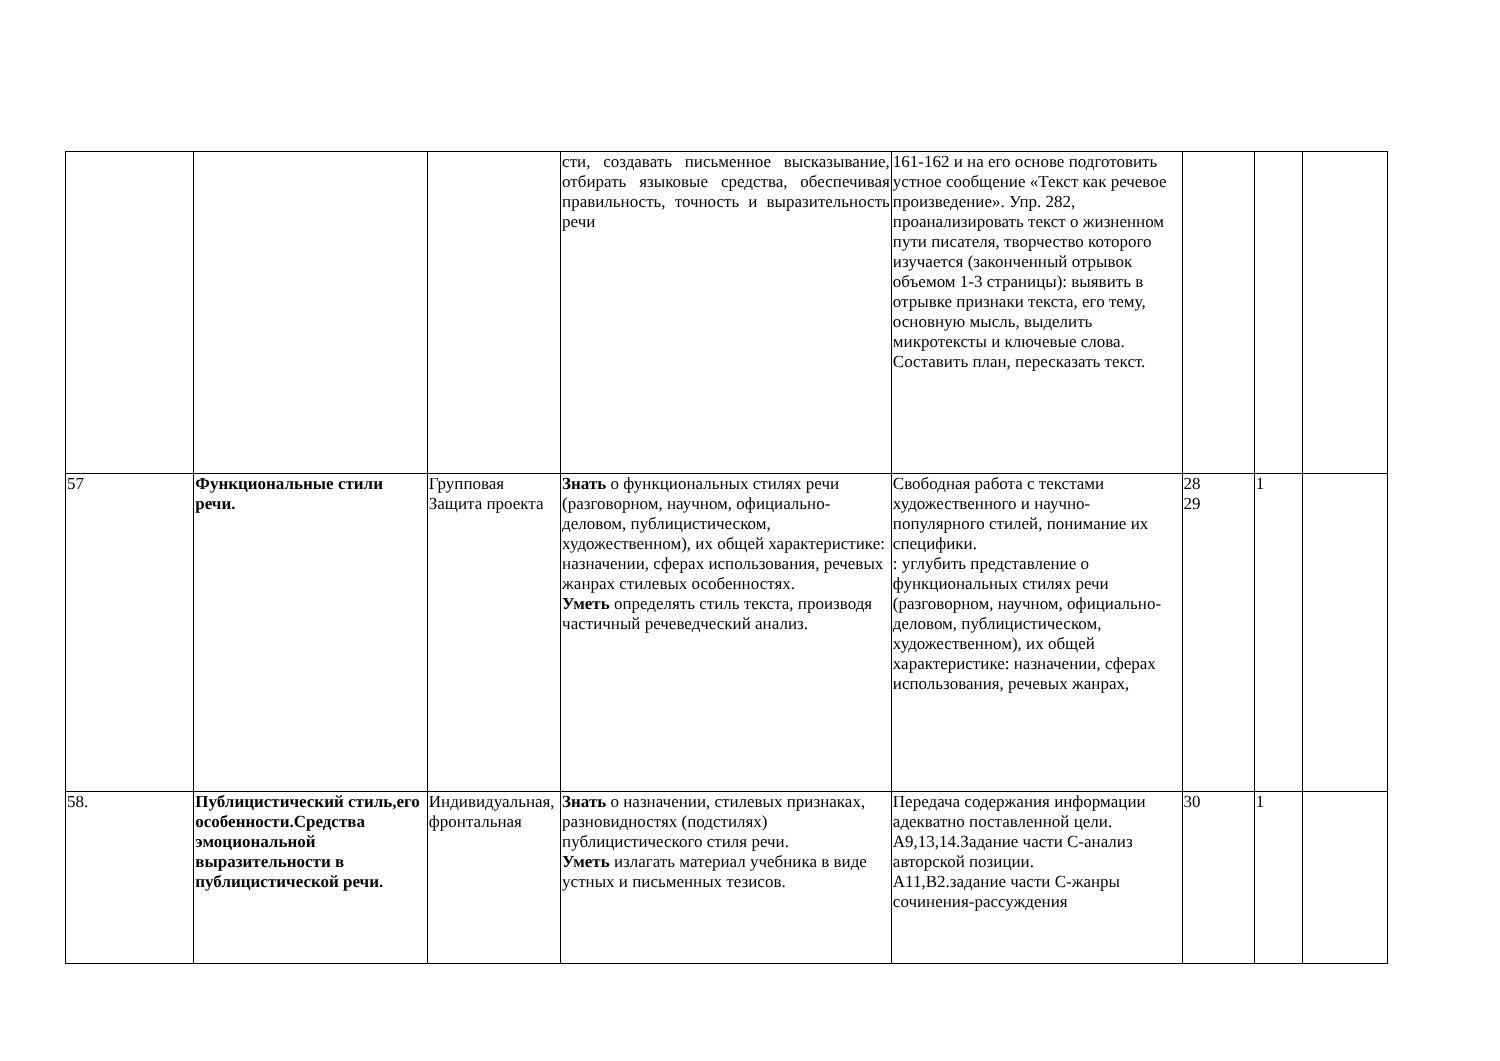| | | | сти, создавать письменное высказывание, отбирать языковые средства, обеспечивая правильность, точность и выразительность речи | 161-162 и на его основе подготовить устное сообщение «Текст как речевое произведение». Упр. 282, проанализировать текст о жизненном пути писателя, творчество которого изучается (законченный отрывок объемом 1-3 страницы): выявить в отрывке признаки текста, его тему, основную мысль, выделить микротексты и ключевые слова. Составить план, пересказать текст. | | | |
| 57 | Функциональные стили речи. | Групповая Защита проекта | Знать о функциональных стилях речи (разговорном, научном, официально-деловом, публицистическом, художественном), их общей характеристике: назначении, сферах использования, речевых жанрах стилевых особенностях. Уметь определять стиль текста, производя частичный речеведческий анализ. | Свободная работа с текстами художественного и научно-популярного стилей, понимание их специфики. : углубить представление о функциональных стилях речи (разговорном, научном, официально-деловом, публицистическом, художественном), их общей характеристике: назначении, сферах использования, речевых жанрах, | 28 29 | 1 | |
| 58. | Публицистический стиль,его особенности.Средства эмоциональной выразительности в публицистической речи. | Индивидуальная, фронтальная | Знать о назначении, стилевых признаках, разновидностях (подстилях) публицистического стиля речи. Уметь излагать материал учебника в виде устных и письменных тезисов. | Передача содержания информации адекватно поставленной цели. А9,13,14.Задание части С-анализ авторской позиции. А11,В2.задание части С-жанры сочинения-рассуждения | 30 | 1 | |